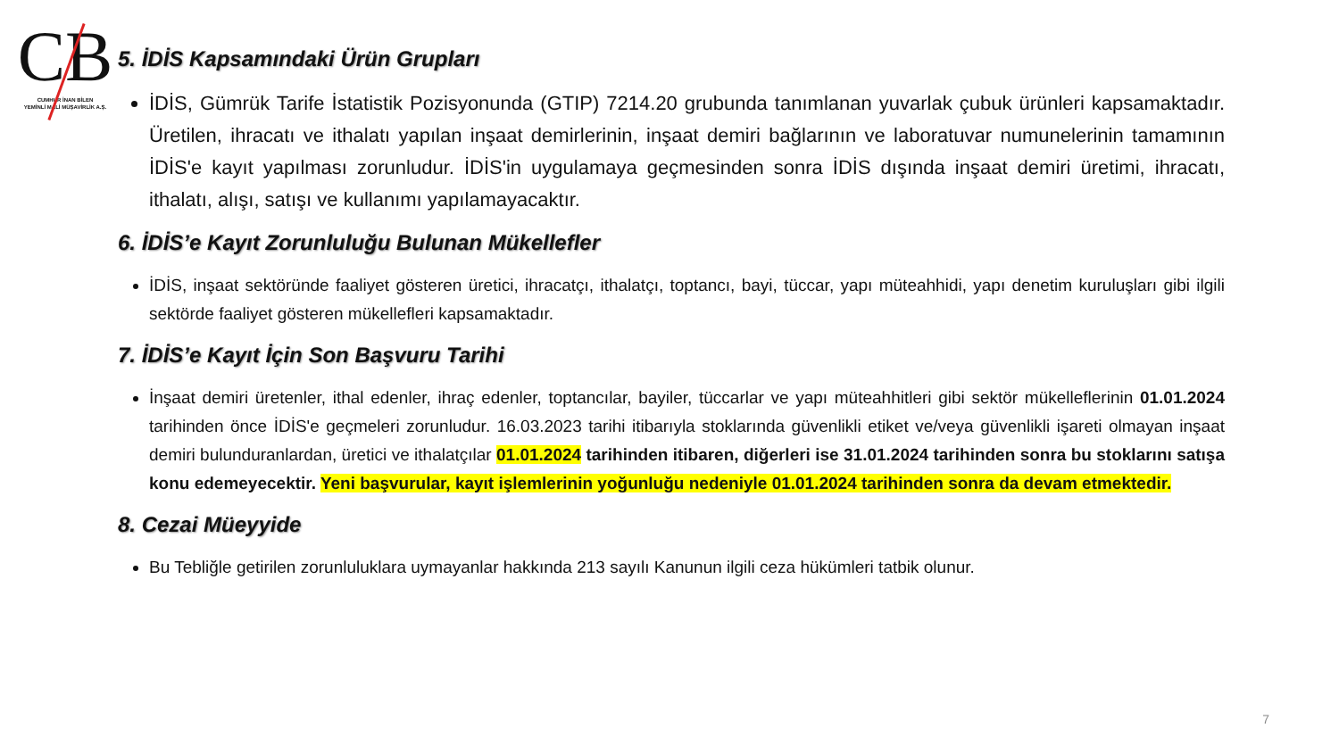CB
CUMHUR İNAN BİLEN
YEMİNLİ MALİ MÜŞAVİRLİK A.Ş.
5. İDİS Kapsamındaki Ürün Grupları
İDİS, Gümrük Tarife İstatistik Pozisyonunda (GTIP) 7214.20 grubunda tanımlanan yuvarlak çubuk ürünleri kapsamaktadır. Üretilen, ihracatı ve ithalatı yapılan inşaat demirlerinin, inşaat demiri bağlarının ve laboratuvar numunelerinin tamamının İDİS'e kayıt yapılması zorunludur. İDİS'in uygulamaya geçmesinden sonra İDİS dışında inşaat demiri üretimi, ihracatı, ithalatı, alışı, satışı ve kullanımı yapılamayacaktır.
6. İDİS’e Kayıt Zorunluluğu Bulunan Mükellefler
İDİS, inşaat sektöründe faaliyet gösteren üretici, ihracatçı, ithalatçı, toptancı, bayi, tüccar, yapı müteahhidi, yapı denetim kuruluşları gibi ilgili sektörde faaliyet gösteren mükellefleri kapsamaktadır.
7. İDİS’e Kayıt İçin Son Başvuru Tarihi
İnşaat demiri üretenler, ithal edenler, ihraç edenler, toptancılar, bayiler, tüccarlar ve yapı müteahhitleri gibi sektör mükelleflerinin 01.01.2024 tarihinden önce İDİS'e geçmeleri zorunludur. 16.03.2023 tarihi itibarıyla stoklarında güvenlikli etiket ve/veya güvenlikli işareti olmayan inşaat demiri bulunduranlardan, üretici ve ithalatçılar 01.01.2024 tarihinden itibaren, diğerleri ise 31.01.2024 tarihinden sonra bu stoklarını satışa konu edemeyecektir. Yeni başvurular, kayıt işlemlerinin yoğunluğu nedeniyle 01.01.2024 tarihinden sonra da devam etmektedir.
8. Cezai Müeyyide
Bu Tebliğle getirilen zorunluluklara uymayanlar hakkında 213 sayılı Kanunun ilgili ceza hükümleri tatbik olunur.
7